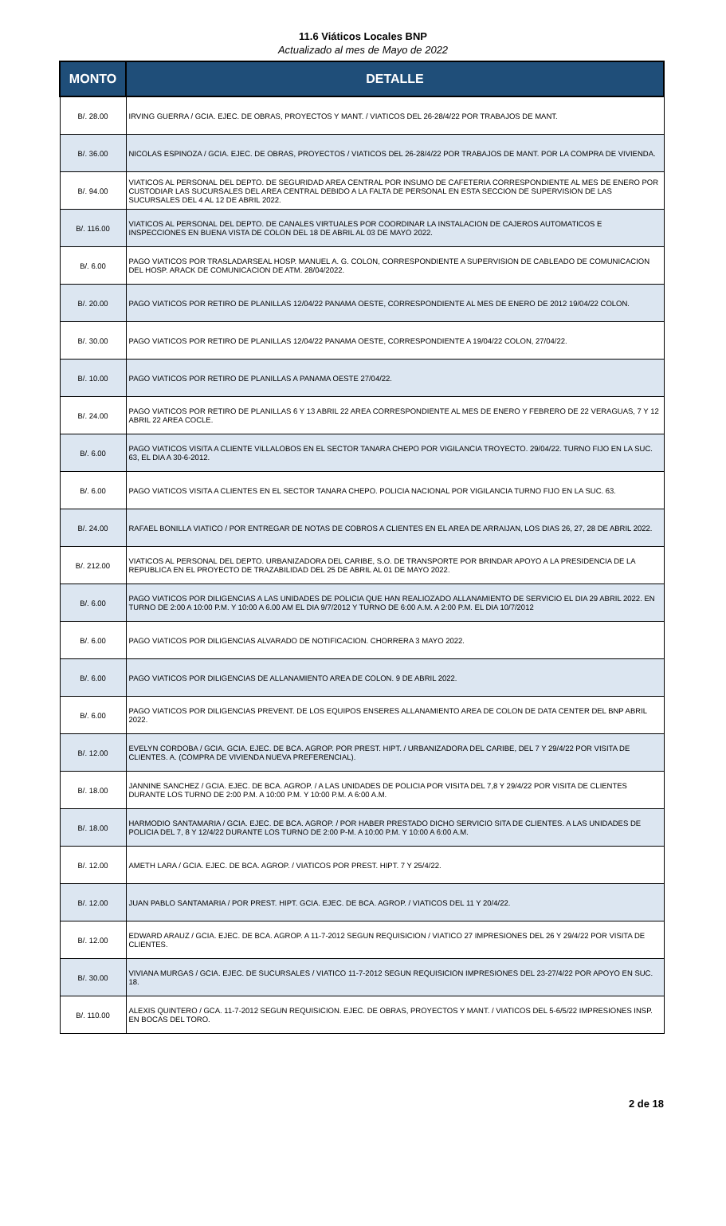11.6 Viáticos Locales BNP
Actualizado al mes de Mayo de 2022
| MONTO | DETALLE |
| --- | --- |
| B/. 28.00 | IRVING GUERRA / GCIA. EJEC. DE OBRAS, PROYECTOS Y MANT. / VIATICOS DEL 26-28/4/22 POR TRABAJOS DE MANT. |
| B/. 36.00 | NICOLAS ESPINOZA / GCIA. EJEC. DE OBRAS, PROYECTOS / VIATICOS DEL 26-28/4/22 POR TRABAJOS DE MANT. POR LA COMPRA DE VIVIENDA. |
| B/. 94.00 | VIATICOS AL PERSONAL DEL DEPTO. DE SEGURIDAD AREA CENTRAL POR INSUMO DE CAFETERIA CORRESPONDIENTE AL MES DE ENERO POR CUSTODIAR LAS SUCURSALES DEL AREA CENTRAL DEBIDO A LA FALTA DE PERSONAL EN ESTA SECCION DE SUPERVISION DE LAS SUCURSALES DEL 4 AL 12 DE ABRIL 2022. |
| B/. 116.00 | VIATICOS AL PERSONAL DEL DEPTO. DE CANALES VIRTUALES POR COORDINAR LA INSTALACION DE CAJEROS AUTOMATICOS E INSPECCIONES EN BUENA VISTA DE COLON DEL 18 DE ABRIL AL 03 DE MAYO 2022. |
| B/. 6.00 | PAGO VIATICOS POR TRASLADARSEAL HOSP. MANUEL A. G. COLON, CORRESPONDIENTE A SUPERVISION DE CABLEADO DE COMUNICACION DEL HOSP. ARACK DE COMUNICACION DE ATM. 28/04/2022. |
| B/. 20.00 | PAGO VIATICOS POR RETIRO DE PLANILLAS 12/04/22 PANAMA OESTE, CORRESPONDIENTE AL MES DE ENERO DE 2012 19/04/22 COLON. |
| B/. 30.00 | PAGO VIATICOS POR RETIRO DE PLANILLAS 12/04/22 PANAMA OESTE, CORRESPONDIENTE A 19/04/22 COLON, 27/04/22. |
| B/. 10.00 | PAGO VIATICOS POR RETIRO DE PLANILLAS A PANAMA OESTE 27/04/22. |
| B/. 24.00 | PAGO VIATICOS POR RETIRO DE PLANILLAS 6 Y 13 ABRIL 22 AREA CORRESPONDIENTE AL MES DE ENERO Y FEBRERO DE 22 VERAGUAS, 7 Y 12 ABRIL 22 AREA COCLE. |
| B/. 6.00 | PAGO VIATICOS VISITA A CLIENTE VILLALOBOS EN EL SECTOR TANARA CHEPO POR VIGILANCIA TROYECTO. 29/04/22. TURNO FIJO EN LA SUC. 63, EL DIA A 30-6-2012. |
| B/. 6.00 | PAGO VIATICOS VISITA A CLIENTES EN EL SECTOR TANARA CHEPO. POLICIA NACIONAL POR VIGILANCIA TURNO FIJO EN LA SUC. 63. |
| B/. 24.00 | RAFAEL BONILLA VIATICO / POR ENTREGAR DE NOTAS DE COBROS A CLIENTES EN EL AREA DE ARRAIJAN, LOS DIAS 26, 27, 28 DE ABRIL 2022. |
| B/. 212.00 | VIATICOS AL PERSONAL DEL DEPTO. URBANIZADORA DEL CARIBE, S.O. DE TRANSPORTE POR BRINDAR APOYO A LA PRESIDENCIA DE LA REPUBLICA EN EL PROYECTO DE TRAZABILIDAD DEL 25 DE ABRIL AL 01 DE MAYO 2022. |
| B/. 6.00 | PAGO VIATICOS POR DILIGENCIAS A LAS UNIDADES DE POLICIA QUE HAN REALIOZADO ALLANAMIENTO DE SERVICIO EL DIA 29 ABRIL 2022. EN TURNO DE 2:00 A 10:00 P.M. Y 10:00 A 6.00 AM EL DIA 9/7/2012 Y TURNO DE 6:00 A.M. A 2:00 P.M. EL DIA 10/7/2012 |
| B/. 6.00 | PAGO VIATICOS POR DILIGENCIAS ALVARADO DE NOTIFICACION. CHORRERA 3 MAYO 2022. |
| B/. 6.00 | PAGO VIATICOS POR DILIGENCIAS DE ALLANAMIENTO AREA DE COLON. 9 DE ABRIL 2022. |
| B/. 6.00 | PAGO VIATICOS POR DILIGENCIAS PREVENT. DE LOS EQUIPOS ENSERES ALLANAMIENTO AREA DE COLON DE DATA CENTER DEL BNP ABRIL 2022. |
| B/. 12.00 | EVELYN CORDOBA / GCIA. GCIA. EJEC. DE BCA. AGROP. POR PREST. HIPT. / URBANIZADORA DEL CARIBE, DEL 7 Y 29/4/22 POR VISITA DE CLIENTES. A. (COMPRA DE VIVIENDA NUEVA PREFERENCIAL). |
| B/. 18.00 | JANNINE SANCHEZ / GCIA. EJEC. DE BCA. AGROP. / A LAS UNIDADES DE POLICIA POR VISITA DEL 7,8 Y 29/4/22 POR VISITA DE CLIENTES DURANTE LOS TURNO DE 2:00 P.M. A 10:00 P.M. Y 10:00 P.M. A 6:00 A.M. |
| B/. 18.00 | HARMODIO SANTAMARIA / GCIA. EJEC. DE BCA. AGROP. / POR HABER PRESTADO DICHO SERVICIO SITA DE CLIENTES. A LAS UNIDADES DE POLICIA DEL 7, 8 Y 12/4/22 DURANTE LOS TURNO DE 2:00 P-M. A 10:00 P.M. Y 10:00 A 6:00 A.M. |
| B/. 12.00 | AMETH LARA / GCIA. EJEC. DE BCA. AGROP. / VIATICOS POR PREST. HIPT. 7 Y 25/4/22. |
| B/. 12.00 | JUAN PABLO SANTAMARIA / POR PREST. HIPT. GCIA. EJEC. DE BCA. AGROP. / VIATICOS DEL 11 Y 20/4/22. |
| B/. 12.00 | EDWARD ARAUZ / GCIA. EJEC. DE BCA. AGROP. A 11-7-2012 SEGUN REQUISICION / VIATICO 27 IMPRESIONES DEL 26 Y 29/4/22 POR VISITA DE CLIENTES. |
| B/. 30.00 | VIVIANA MURGAS / GCIA. EJEC. DE SUCURSALES / VIATICO 11-7-2012 SEGUN REQUISICION IMPRESIONES DEL 23-27/4/22 POR APOYO EN SUC. 18. |
| B/. 110.00 | ALEXIS QUINTERO / GCA. 11-7-2012 SEGUN REQUISICION. EJEC. DE OBRAS, PROYECTOS Y MANT. / VIATICOS DEL 5-6/5/22 IMPRESIONES INSP. EN BOCAS DEL TORO. |
2 de 18